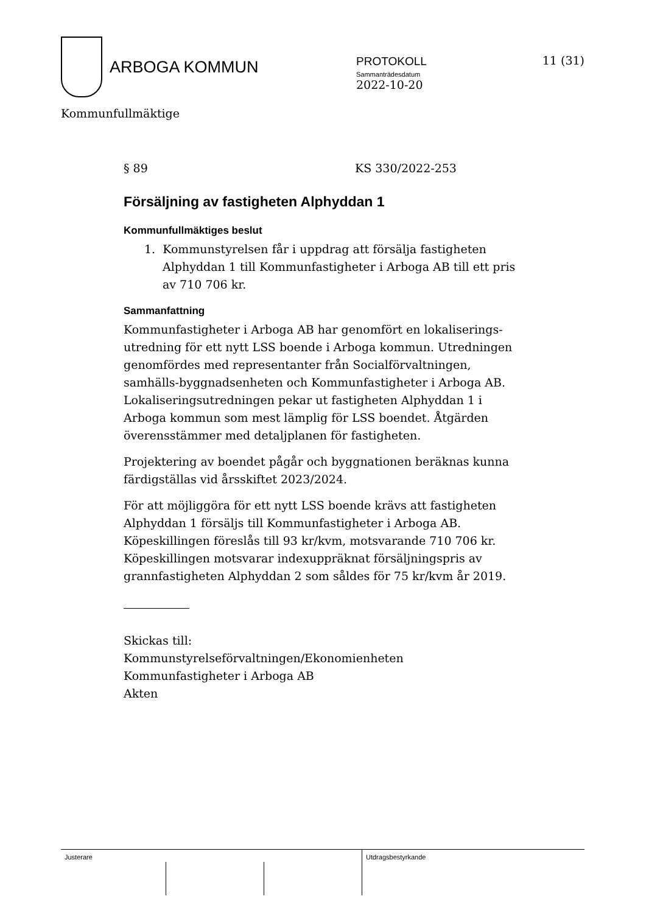ARBOGA KOMMUN
PROTOKOLL
Sammanträdesdatum
2022-10-20
11 (31)
Kommunfullmäktige
§ 89 KS 330/2022-253
Försäljning av fastigheten Alphyddan 1
Kommunfullmäktiges beslut
1. Kommunstyrelsen får i uppdrag att försälja fastigheten Alphyddan 1 till Kommunfastigheter i Arboga AB till ett pris av 710 706 kr.
Sammanfattning
Kommunfastigheter i Arboga AB har genomfört en lokaliserings-utredning för ett nytt LSS boende i Arboga kommun. Utredningen genomfördes med representanter från Socialförvaltningen, samhälls-byggnadsenheten och Kommunfastigheter i Arboga AB. Lokaliseringsutredningen pekar ut fastigheten Alphyddan 1 i Arboga kommun som mest lämplig för LSS boendet. Åtgärden överensstämmer med detaljplanen för fastigheten.
Projektering av boendet pågår och byggnationen beräknas kunna färdigställas vid årsskiftet 2023/2024.
För att möjliggöra för ett nytt LSS boende krävs att fastigheten Alphyddan 1 försäljs till Kommunfastigheter i Arboga AB. Köpeskillingen föreslås till 93 kr/kvm, motsvarande 710 706 kr. Köpeskillingen motsvarar indexuppräknat försäljningspris av grannfastigheten Alphyddan 2 som såldes för 75 kr/kvm år 2019.
Skickas till:
Kommunstyrelseförvaltningen/Ekonomienheten
Kommunfastigheter i Arboga AB
Akten
Justerare Utdragsbestyrkande